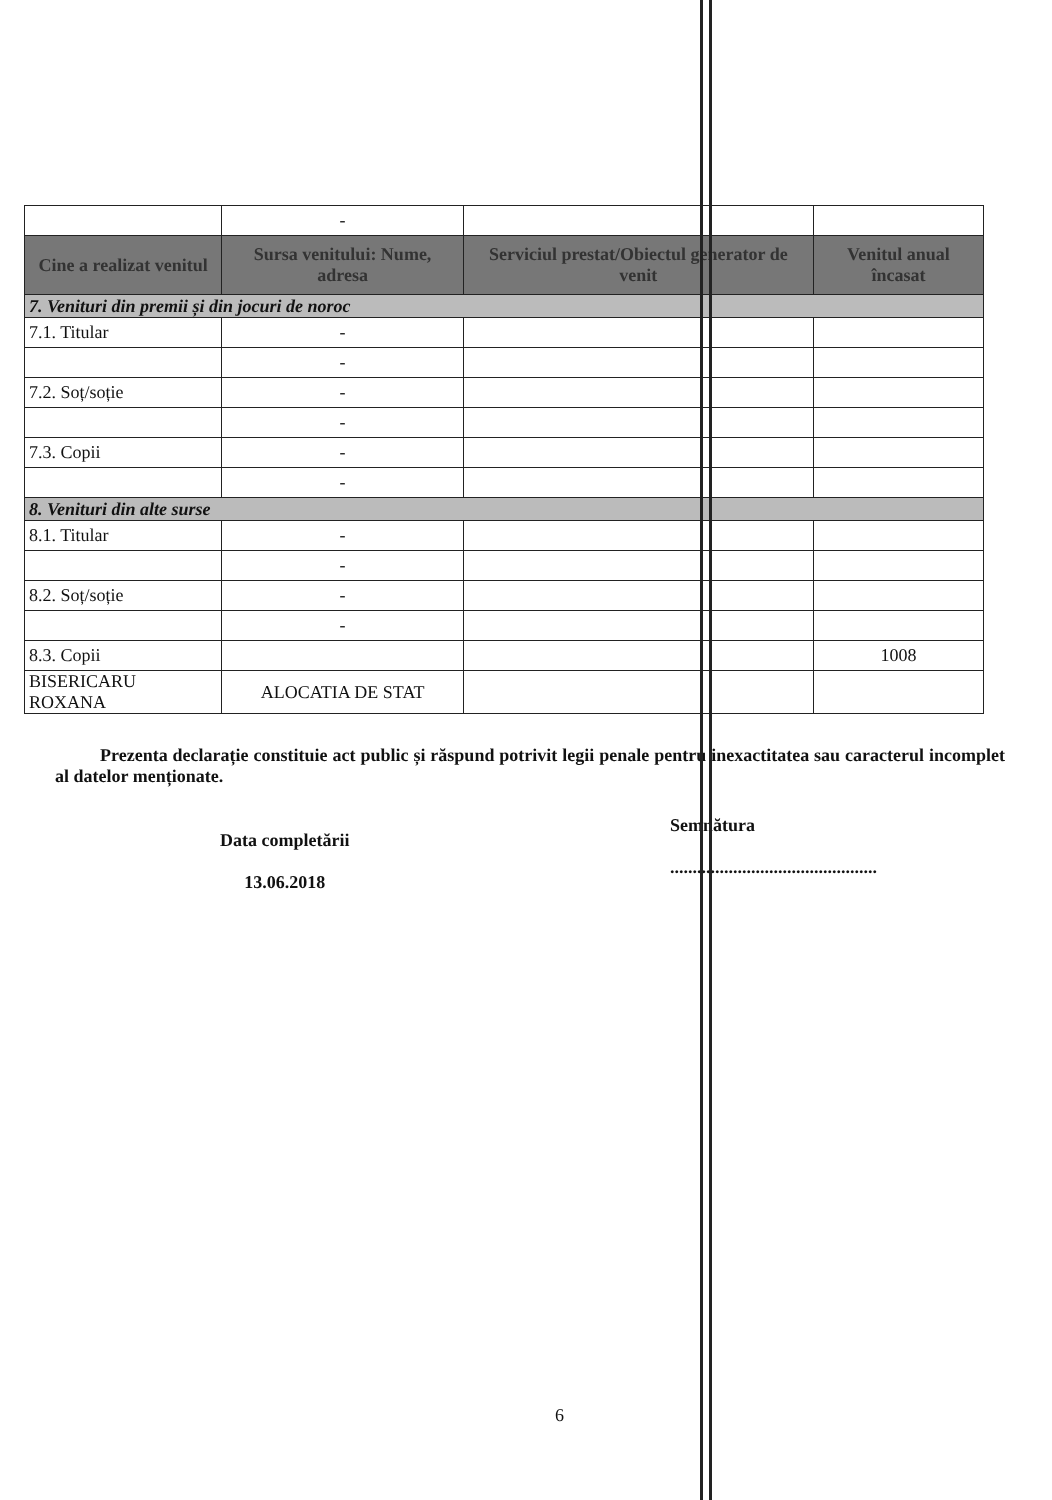| | - | | |
| Cine a realizat venitul | Sursa venitului: Nume, adresa | Serviciul prestat/Obiectul generator de venit | Venitul anual încasat |
| 7. Venituri din premii și din jocuri de noroc | | | |
| 7.1. Titular | - | | |
| | - | | |
| 7.2. Soț/soție | - | | |
| | - | | |
| 7.3. Copii | - | | |
| | - | | |
| 8. Venituri din alte surse | | | |
| 8.1. Titular | - | | |
| | - | | |
| 8.2. Soț/soție | - | | |
| | - | | |
| 8.3. Copii | | | 1008 |
| BISERICARU ROXANA | ALOCATIA DE STAT | | |
Prezenta declarație constituie act public și răspund potrivit legii penale pentru inexactitatea sau caracterul incomplet al datelor menționate.
Data completării
13.06.2018
Semnătura
..............................................
6